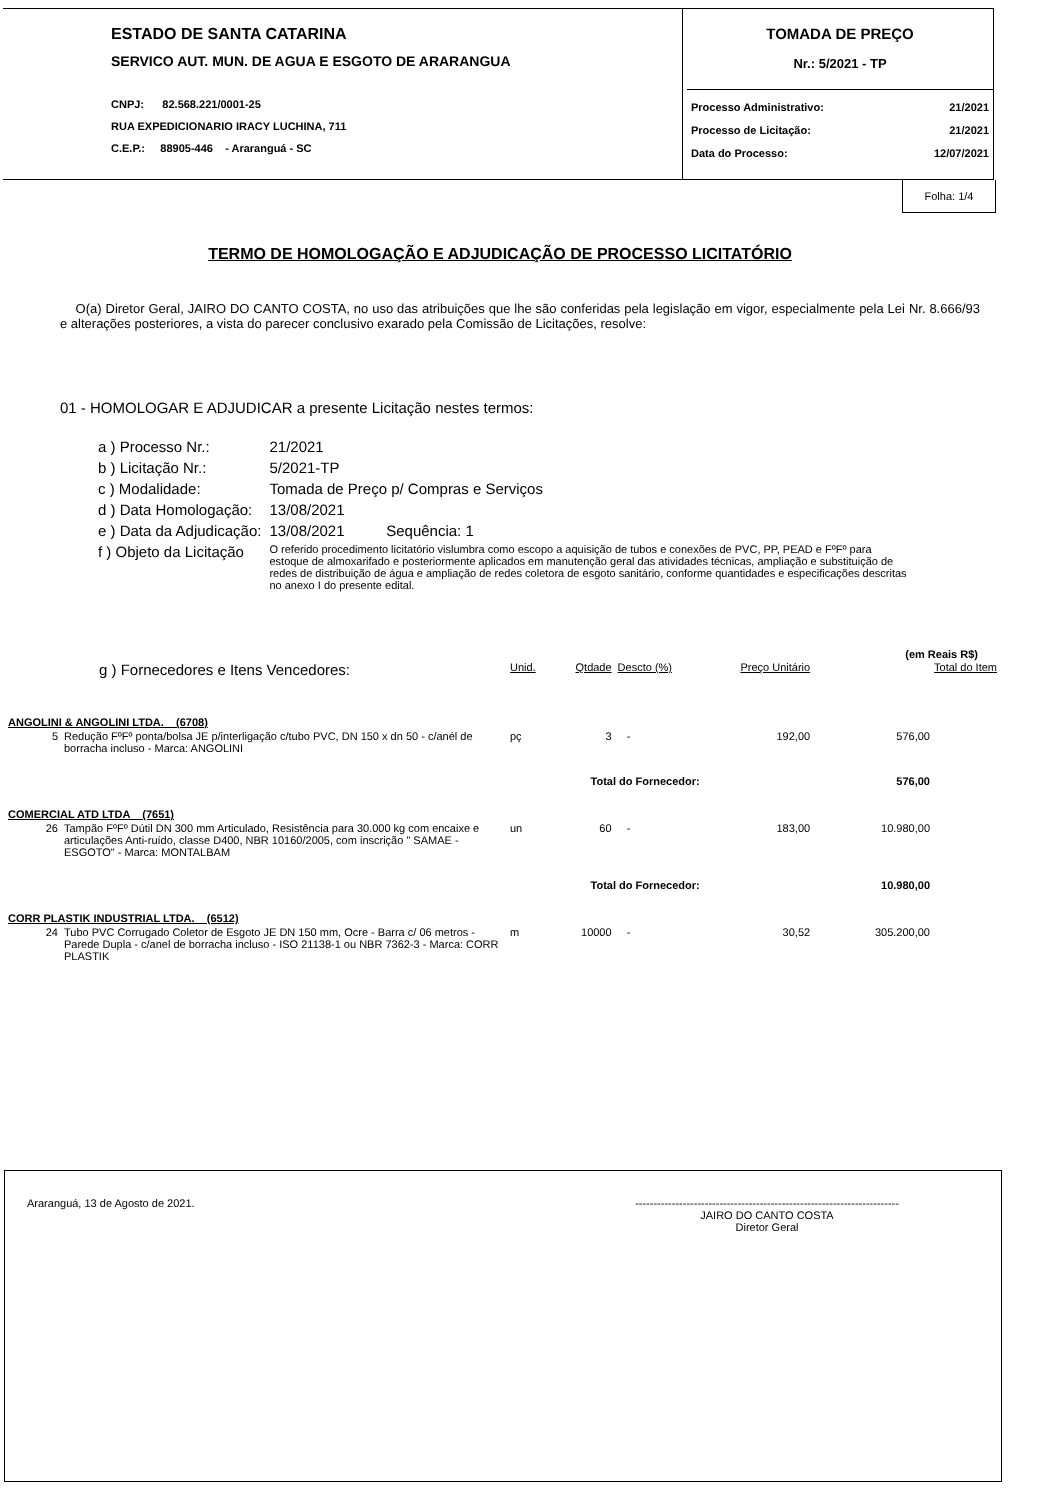ESTADO DE SANTA CATARINA
SERVICO AUT. MUN. DE AGUA E ESGOTO DE ARARANGUA
CNPJ: 82.568.221/0001-25
RUA EXPEDICIONARIO IRACY LUCHINA, 711
C.E.P.: 88905-446 - Araranguá - SC
TOMADA DE PREÇO
Nr.: 5/2021 - TP
Processo Administrativo: 21/2021
Processo de Licitação: 21/2021
Data do Processo: 12/07/2021
Folha: 1/4
TERMO DE HOMOLOGAÇÃO E ADJUDICAÇÃO DE PROCESSO LICITATÓRIO
O(a) Diretor Geral, JAIRO DO CANTO COSTA, no uso das atribuições que lhe são conferidas pela legislação em vigor, especialmente pela Lei Nr. 8.666/93 e alterações posteriores, a vista do parecer conclusivo exarado pela Comissão de Licitações, resolve:
01 - HOMOLOGAR E ADJUDICAR a presente Licitação nestes termos:
| a ) Processo Nr.: | 21/2021 |
| b ) Licitação Nr.: | 5/2021-TP |
| c ) Modalidade: | Tomada de Preço p/ Compras e Serviços |
| d ) Data Homologação: | 13/08/2021 |
| e ) Data da Adjudicação: | 13/08/2021 Sequência: 1 |
| f ) Objeto da Licitação | O referido procedimento licitatório vislumbra como escopo a aquisição de tubos e conexões de PVC, PP, PEAD e FºFº para estoque de almoxarifado e posteriormente aplicados em manutenção geral das atividades técnicas, ampliação e substituição de redes de distribuição de água e ampliação de redes coletora de esgoto sanitário, conforme quantidades e especificações descritas no anexo I do presente edital. |
(em Reais R$)
| g ) Fornecedores e Itens Vencedores: | | Unid. | Qtdade | Descto (%) | Preço Unitário | Total do Item |
| ANGOLINI & ANGOLINI LTDA. (6708) | | | | | | |
| 5 | Redução FºFº ponta/bolsa JE p/interligação c/tubo PVC, DN 150 x dn 50 - c/anél de borracha incluso - Marca: ANGOLINI | pç | 3 | - | 192,00 | 576,00 |
| Total do Fornecedor: | | | | | | 576,00 |
| COMERCIAL ATD LTDA (7651) | | | | | | |
| 26 | Tampão FºFº Dútil DN 300 mm Articulado, Resistência para 30.000 kg com encaixe e articulações Anti-ruído, classe D400, NBR 10160/2005, com inscrição " SAMAE - ESGOTO" - Marca: MONTALBAM | un | 60 | - | 183,00 | 10.980,00 |
| Total do Fornecedor: | | | | | | 10.980,00 |
| CORR PLASTIK INDUSTRIAL LTDA. (6512) | | | | | | |
| 24 | Tubo PVC Corrugado Coletor de Esgoto JE DN 150 mm, Ocre - Barra c/ 06 metros - Parede Dupla - c/anel de borracha incluso - ISO 21138-1 ou NBR 7362-3 - Marca: CORR PLASTIK | m | 10000 | - | 30,52 | 305.200,00 |
Araranguá, 13 de Agosto de 2021. ------------------------------------------------------------------------
JAIRO DO CANTO COSTA
Diretor Geral